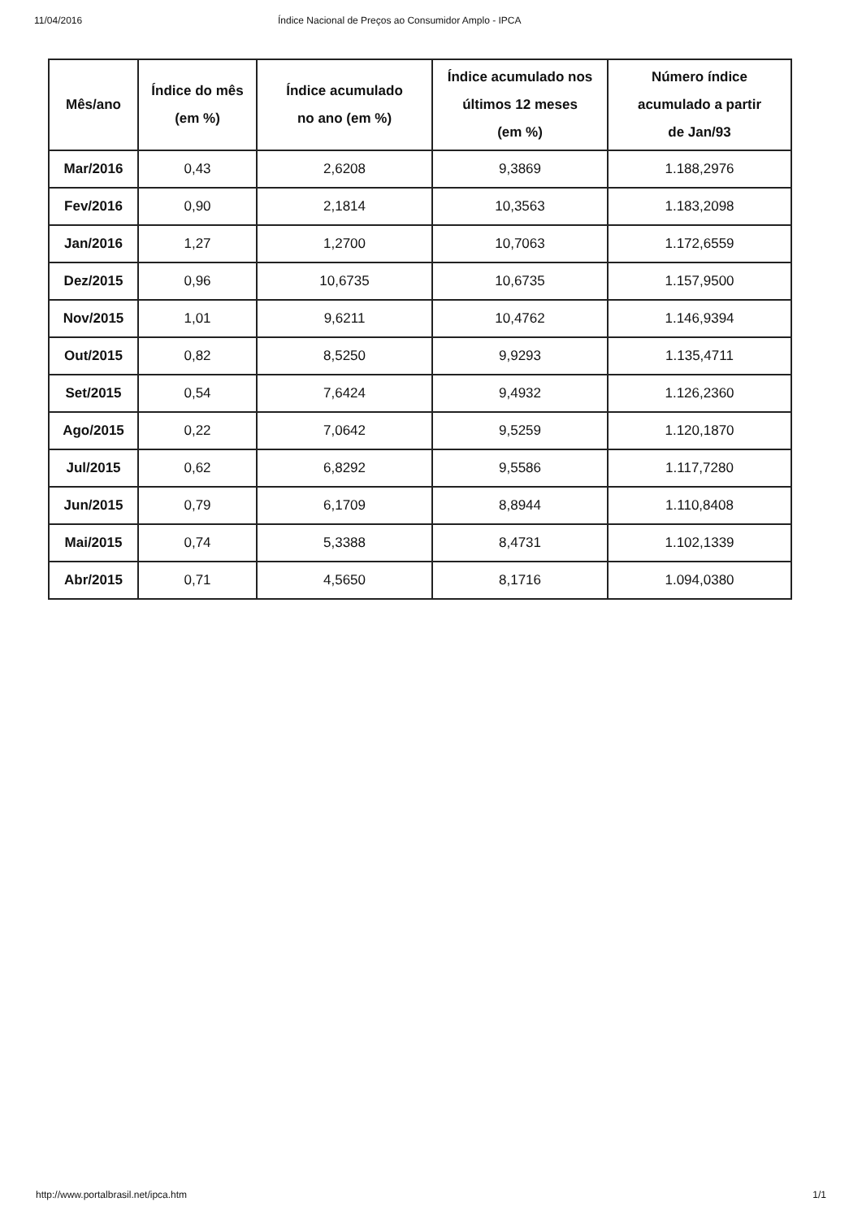11/04/2016 Índice Nacional de Preços ao Consumidor Amplo - IPCA
| Mês/ano | Índice do mês (em %) | Índice acumulado no ano (em %) | Índice acumulado nos últimos 12 meses (em %) | Número índice acumulado a partir de Jan/93 |
| --- | --- | --- | --- | --- |
| Mar/2016 | 0,43 | 2,6208 | 9,3869 | 1.188,2976 |
| Fev/2016 | 0,90 | 2,1814 | 10,3563 | 1.183,2098 |
| Jan/2016 | 1,27 | 1,2700 | 10,7063 | 1.172,6559 |
| Dez/2015 | 0,96 | 10,6735 | 10,6735 | 1.157,9500 |
| Nov/2015 | 1,01 | 9,6211 | 10,4762 | 1.146,9394 |
| Out/2015 | 0,82 | 8,5250 | 9,9293 | 1.135,4711 |
| Set/2015 | 0,54 | 7,6424 | 9,4932 | 1.126,2360 |
| Ago/2015 | 0,22 | 7,0642 | 9,5259 | 1.120,1870 |
| Jul/2015 | 0,62 | 6,8292 | 9,5586 | 1.117,7280 |
| Jun/2015 | 0,79 | 6,1709 | 8,8944 | 1.110,8408 |
| Mai/2015 | 0,74 | 5,3388 | 8,4731 | 1.102,1339 |
| Abr/2015 | 0,71 | 4,5650 | 8,1716 | 1.094,0380 |
http://www.portalbrasil.net/ipca.htm 1/1